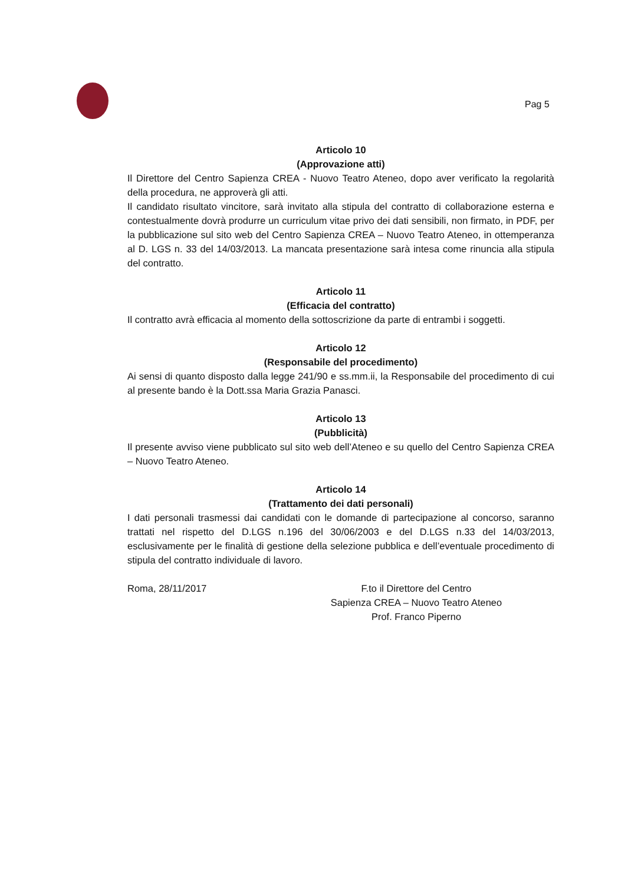Pag 5
Articolo 10
(Approvazione atti)
Il Direttore del Centro Sapienza CREA - Nuovo Teatro Ateneo, dopo aver verificato la regolarità della procedura, ne approverà gli atti.
Il candidato risultato vincitore, sarà invitato alla stipula del contratto di collaborazione esterna e contestualmente dovrà produrre un curriculum vitae privo dei dati sensibili, non firmato, in PDF, per la pubblicazione sul sito web del Centro Sapienza CREA – Nuovo Teatro Ateneo, in ottemperanza al D. LGS n. 33 del 14/03/2013. La mancata presentazione sarà intesa come rinuncia alla stipula del contratto.
Articolo 11
(Efficacia del contratto)
Il contratto avrà efficacia al momento della sottoscrizione da parte di entrambi i soggetti.
Articolo 12
(Responsabile del procedimento)
Ai sensi di quanto disposto dalla legge 241/90 e ss.mm.ii, la Responsabile del procedimento di cui al presente bando è la Dott.ssa Maria Grazia Panasci.
Articolo 13
(Pubblicità)
Il presente avviso viene pubblicato sul sito web dell’Ateneo e su quello del Centro Sapienza CREA – Nuovo Teatro Ateneo.
Articolo 14
(Trattamento dei dati personali)
I dati personali trasmessi dai candidati con le domande di partecipazione al concorso, saranno trattati nel rispetto del D.LGS n.196 del 30/06/2003 e del D.LGS n.33 del 14/03/2013, esclusivamente per le finalità di gestione della selezione pubblica e dell’eventuale procedimento di stipula del contratto individuale di lavoro.
Roma, 28/11/2017 F.to il Direttore del Centro
Sapienza CREA – Nuovo Teatro Ateneo
Prof. Franco Piperno